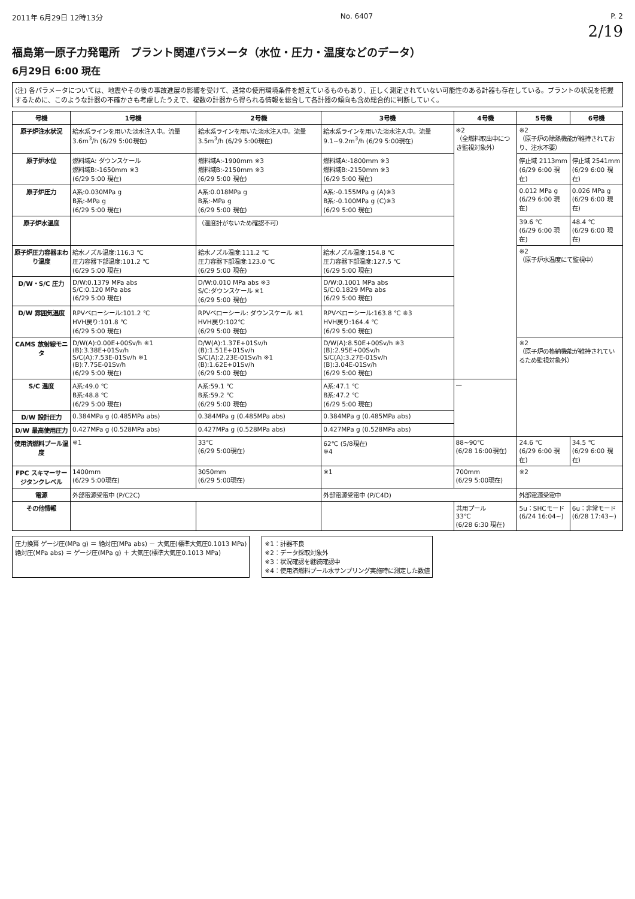2011年 6月29日 12時13分 No. 6407 P. 2
2/19
福島第一原子力発電所　プラント関連パラメータ（水位・圧力・温度などのデータ）
6月29日 6:00 現在
(注) 各パラメータについては、地震やその後の事故進展の影響を受けて、通常の使用環境条件を超えているものもあり、正しく測定されていない可能性のある計器も存在している。プラントの状況を把握するために、このような計器の不確かさも考慮したうえで、複数の計器から得られる情報を総合して各計器の傾向も含め総合的に判断していく。
| 号機 | 1号機 | 2号機 | 3号機 | 4号機 | 5号機 | 6号機 |
| --- | --- | --- | --- | --- | --- | --- |
| 原子炉注水状況 | 給水系ラインを用いた淡水注入中。流量3.6m<sup>3</sup>/h (6/29 5:00現在) | 給水系ラインを用いた淡水注入中。流量3.5m<sup>3</sup>/h (6/29 5:00現在) | 給水系ラインを用いた淡水注入中。流量9.1~9.2m<sup>3</sup>/h (6/29 5:00現在) | ※2 （全燃料取出中につき監視対象外） | ※2 （原子炉の除熱機能が維持されており、注水不要） | |
| 原子炉水位 | 燃料域A: ダウンスケール 燃料域B:-1650mm ※3 (6/29 5:00 現在) | 燃料域A:-1900mm ※3 燃料域B:-2150mm ※3 (6/29 5:00 現在) | 燃料域A:-1800mm ※3 燃料域B:-2150mm ※3 (6/29 5:00 現在) | | 停止域 2113mm (6/29 6:00 現在) | 停止域 2541mm (6/29 6:00 現在) |
| 原子炉圧力 | A系:0.030MPa g B系:-MPa g (6/29 5:00 現在) | A系:0.018MPa g B系:-MPa g (6/29 5:00 現在) | A系:-0.155MPa g (A)※3 B系:-0.100MPa g (C)※3 (6/29 5:00 現在) | | 0.012 MPa g (6/29 6:00 現在) | 0.026 MPa g (6/29 6:00 現在) |
| 原子炉水温度 | | （温度計がないため確認不可） | | | 39.6 ℃ (6/29 6:00 現在) | 48.4 ℃ (6/29 6:00 現在) |
| 原子炉圧力容器まわり温度 | 給水ノズル温度:116.3 ℃ 圧力容器下部温度:101.2 ℃ (6/29 5:00 現在) | 給水ノズル温度:111.2 ℃ 圧力容器下部温度:123.0 ℃ (6/29 5:00 現在) | 給水ノズル温度:154.8 ℃ 圧力容器下部温度:127.5 ℃ (6/29 5:00 現在) | | ※2 （原子炉水温度にて監視中） | |
| D/W・S/C 圧力 | D/W:0.1379 MPa abs S/C:0.120 MPa abs (6/29 5:00 現在) | D/W:0.010 MPa abs ※3 S/C:ダウンスケール ※1 (6/29 5:00 現在) | D/W:0.1001 MPa abs S/C:0.1829 MPa abs (6/29 5:00 現在) | | | |
| D/W 雰囲気温度 | RPVベローシール:101.2 ℃ HVH戻り:101.8 ℃ (6/29 5:00 現在) | RPVベローシール: ダウンスケール ※1 HVH戻り:102℃ (6/29 5:00 現在) | RPVベローシール:163.8 ℃ ※3 HVH戻り:164.4 ℃ (6/29 5:00 現在) | | | |
| CAMS 放射線モニタ | D/W(A):0.00E+00Sv/h ※1 (B):3.38E+01Sv/h S/C(A):7.53E-01Sv/h ※1 (B):7.75E-01Sv/h (6/29 5:00 現在) | D/W(A):1.37E+01Sv/h (B):1.51E+01Sv/h S/C(A):2.23E-01Sv/h ※1 (B):1.62E+01Sv/h (6/29 5:00 現在) | D/W(A):8.50E+00Sv/h ※3 (B):2.95E+00Sv/h S/C(A):3.27E-01Sv/h (B):3.04E-01Sv/h (6/29 5:00 現在) | | ※2 （原子炉の格納機能が維持されているため監視対象外） | |
| S/C 温度 | A系:49.0 ℃ B系:48.8 ℃ (6/29 5:00 現在) | A系:59.1 ℃ B系:59.2 ℃ (6/29 5:00 現在) | A系:47.1 ℃ B系:47.2 ℃ (6/29 5:00 現在) | — | | |
| D/W 設計圧力 | 0.384MPa g (0.485MPa abs) | 0.384MPa g (0.485MPa abs) | 0.384MPa g (0.485MPa abs) | | | |
| D/W 最高使用圧力 | 0.427MPa g (0.528MPa abs) | 0.427MPa g (0.528MPa abs) | 0.427MPa g (0.528MPa abs) | | | |
| 使用済燃料プール温度 | ※1 | 33℃ (6/29 5:00現在) | 62℃ (5/8現在) ※4 | 88~90℃ (6/28 16:00現在) | 24.6 ℃ (6/29 6:00 現在) | 34.5 ℃ (6/29 6:00 現在) |
| FPC スキマーサージタンクレベル | 1400mm (6/29 5:00現在) | 3050mm (6/29 5:00現在) | ※1 | 700mm (6/29 5:00現在) | ※2 | |
| 電源 | 外部電源受電中 (P/C2C) | | 外部電源受電中 (P/C4D) | | 外部電源受電中 | |
| その他情報 | | | | 共用プール 33℃ (6/28 6:30 現在) | 5u：SHCモード (6/24 16:04~) | 6u：非常モード (6/28 17:43~) |
圧力換算 ゲージ圧(MPa g) ＝ 絶対圧(MPa abs) － 大気圧(標準大気圧0.1013 MPa)
絶対圧(MPa abs) ＝ ゲージ圧(MPa g) ＋ 大気圧(標準大気圧0.1013 MPa)
※1：計器不良
※2：データ採取対象外
※3：状況確認を継続確認中
※4：使用済燃料プール水サンプリング実施時に測定した数値